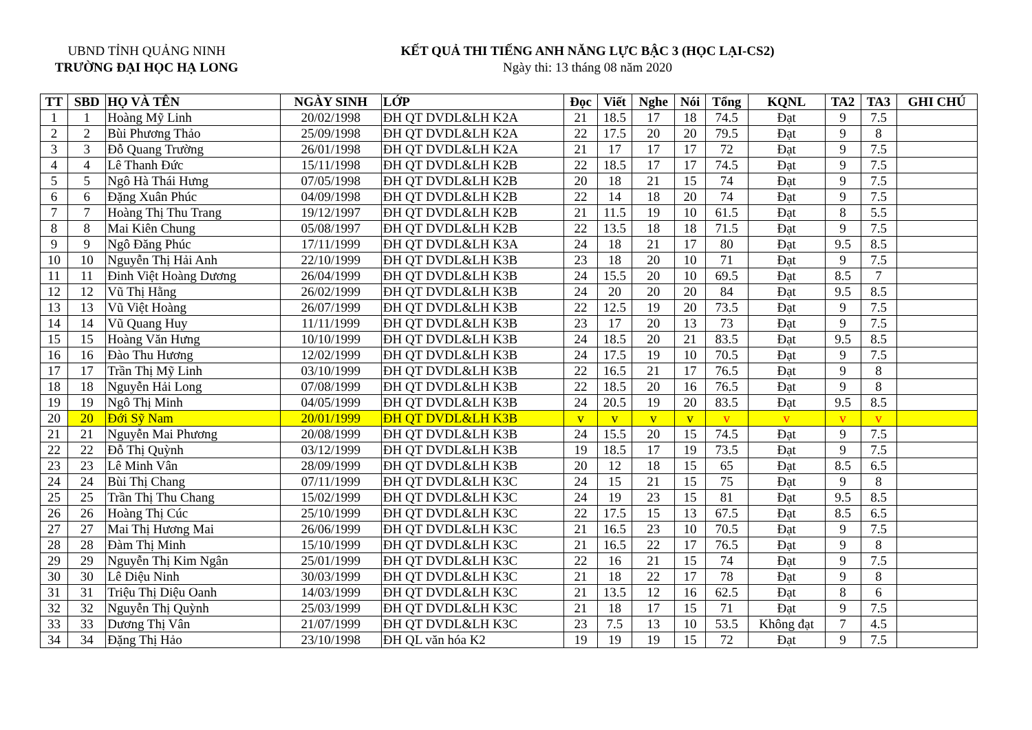UBND TỈNH QUẢNG NINH
TRƯỜNG ĐẠI HỌC HẠ LONG
KẾT QUẢ THI TIẾNG ANH NĂNG LỰC BẬC 3 (HỌC LẠI-CS2)
Ngày thi: 13 tháng 08 năm 2020
| TT | SBD | HỌ VÀ TÊN | NGÀY SINH | LỚP | Đọc | Viết | Nghe | Nói | Tổng | KQNL | TA2 | TA3 | GHI CHÚ |
| --- | --- | --- | --- | --- | --- | --- | --- | --- | --- | --- | --- | --- | --- |
| 1 | 1 | Hoàng Mỹ Linh | 20/02/1998 | ĐH QT DVDL&LH K2A | 21 | 18.5 | 17 | 18 | 74.5 | Đạt | 9 | 7.5 | |
| 2 | 2 | Bùi Phương Thảo | 25/09/1998 | ĐH QT DVDL&LH K2A | 22 | 17.5 | 20 | 20 | 79.5 | Đạt | 9 | 8 | |
| 3 | 3 | Đỗ Quang Trường | 26/01/1998 | ĐH QT DVDL&LH K2A | 21 | 17 | 17 | 17 | 72 | Đạt | 9 | 7.5 | |
| 4 | 4 | Lê Thanh Đức | 15/11/1998 | ĐH QT DVDL&LH K2B | 22 | 18.5 | 17 | 17 | 74.5 | Đạt | 9 | 7.5 | |
| 5 | 5 | Ngô Hà Thái Hưng | 07/05/1998 | ĐH QT DVDL&LH K2B | 20 | 18 | 21 | 15 | 74 | Đạt | 9 | 7.5 | |
| 6 | 6 | Đặng Xuân Phúc | 04/09/1998 | ĐH QT DVDL&LH K2B | 22 | 14 | 18 | 20 | 74 | Đạt | 9 | 7.5 | |
| 7 | 7 | Hoàng Thị Thu Trang | 19/12/1997 | ĐH QT DVDL&LH K2B | 21 | 11.5 | 19 | 10 | 61.5 | Đạt | 8 | 5.5 | |
| 8 | 8 | Mai Kiên Chung | 05/08/1997 | ĐH QT DVDL&LH K2B | 22 | 13.5 | 18 | 18 | 71.5 | Đạt | 9 | 7.5 | |
| 9 | 9 | Ngô Đăng Phúc | 17/11/1999 | ĐH QT DVDL&LH K3A | 24 | 18 | 21 | 17 | 80 | Đạt | 9.5 | 8.5 | |
| 10 | 10 | Nguyễn Thị Hải Anh | 22/10/1999 | ĐH QT DVDL&LH K3B | 23 | 18 | 20 | 10 | 71 | Đạt | 9 | 7.5 | |
| 11 | 11 | Đinh Việt Hoàng Dương | 26/04/1999 | ĐH QT DVDL&LH K3B | 24 | 15.5 | 20 | 10 | 69.5 | Đạt | 8.5 | 7 | |
| 12 | 12 | Vũ Thị Hằng | 26/02/1999 | ĐH QT DVDL&LH K3B | 24 | 20 | 20 | 20 | 84 | Đạt | 9.5 | 8.5 | |
| 13 | 13 | Vũ Việt Hoàng | 26/07/1999 | ĐH QT DVDL&LH K3B | 22 | 12.5 | 19 | 20 | 73.5 | Đạt | 9 | 7.5 | |
| 14 | 14 | Vũ Quang Huy | 11/11/1999 | ĐH QT DVDL&LH K3B | 23 | 17 | 20 | 13 | 73 | Đạt | 9 | 7.5 | |
| 15 | 15 | Hoàng Văn Hưng | 10/10/1999 | ĐH QT DVDL&LH K3B | 24 | 18.5 | 20 | 21 | 83.5 | Đạt | 9.5 | 8.5 | |
| 16 | 16 | Đào Thu Hương | 12/02/1999 | ĐH QT DVDL&LH K3B | 24 | 17.5 | 19 | 10 | 70.5 | Đạt | 9 | 7.5 | |
| 17 | 17 | Trần Thị Mỹ Linh | 03/10/1999 | ĐH QT DVDL&LH K3B | 22 | 16.5 | 21 | 17 | 76.5 | Đạt | 9 | 8 | |
| 18 | 18 | Nguyễn Hải Long | 07/08/1999 | ĐH QT DVDL&LH K3B | 22 | 18.5 | 20 | 16 | 76.5 | Đạt | 9 | 8 | |
| 19 | 19 | Ngô Thị Minh | 04/05/1999 | ĐH QT DVDL&LH K3B | 24 | 20.5 | 19 | 20 | 83.5 | Đạt | 9.5 | 8.5 | |
| 20 | 20 | Đới Sỹ Nam | 20/01/1999 | ĐH QT DVDL&LH K3B | v | v | v | v | v | v | v | v | |
| 21 | 21 | Nguyễn Mai Phương | 20/08/1999 | ĐH QT DVDL&LH K3B | 24 | 15.5 | 20 | 15 | 74.5 | Đạt | 9 | 7.5 | |
| 22 | 22 | Đỗ Thị Quỳnh | 03/12/1999 | ĐH QT DVDL&LH K3B | 19 | 18.5 | 17 | 19 | 73.5 | Đạt | 9 | 7.5 | |
| 23 | 23 | Lê Minh Vân | 28/09/1999 | ĐH QT DVDL&LH K3B | 20 | 12 | 18 | 15 | 65 | Đạt | 8.5 | 6.5 | |
| 24 | 24 | Bùi Thị Chang | 07/11/1999 | ĐH QT DVDL&LH K3C | 24 | 15 | 21 | 15 | 75 | Đạt | 9 | 8 | |
| 25 | 25 | Trần Thị Thu Chang | 15/02/1999 | ĐH QT DVDL&LH K3C | 24 | 19 | 23 | 15 | 81 | Đạt | 9.5 | 8.5 | |
| 26 | 26 | Hoàng Thị Cúc | 25/10/1999 | ĐH QT DVDL&LH K3C | 22 | 17.5 | 15 | 13 | 67.5 | Đạt | 8.5 | 6.5 | |
| 27 | 27 | Mai Thị Hương Mai | 26/06/1999 | ĐH QT DVDL&LH K3C | 21 | 16.5 | 23 | 10 | 70.5 | Đạt | 9 | 7.5 | |
| 28 | 28 | Đàm Thị Minh | 15/10/1999 | ĐH QT DVDL&LH K3C | 21 | 16.5 | 22 | 17 | 76.5 | Đạt | 9 | 8 | |
| 29 | 29 | Nguyễn Thị Kim Ngân | 25/01/1999 | ĐH QT DVDL&LH K3C | 22 | 16 | 21 | 15 | 74 | Đạt | 9 | 7.5 | |
| 30 | 30 | Lê Diệu Ninh | 30/03/1999 | ĐH QT DVDL&LH K3C | 21 | 18 | 22 | 17 | 78 | Đạt | 9 | 8 | |
| 31 | 31 | Triệu Thị Diệu Oanh | 14/03/1999 | ĐH QT DVDL&LH K3C | 21 | 13.5 | 12 | 16 | 62.5 | Đạt | 8 | 6 | |
| 32 | 32 | Nguyễn Thị Quỳnh | 25/03/1999 | ĐH QT DVDL&LH K3C | 21 | 18 | 17 | 15 | 71 | Đạt | 9 | 7.5 | |
| 33 | 33 | Dương Thị Vân | 21/07/1999 | ĐH QT DVDL&LH K3C | 23 | 7.5 | 13 | 10 | 53.5 | Không đạt | 7 | 4.5 | |
| 34 | 34 | Đặng Thị Hảo | 23/10/1998 | ĐH QL văn hóa K2 | 19 | 19 | 19 | 15 | 72 | Đạt | 9 | 7.5 | |